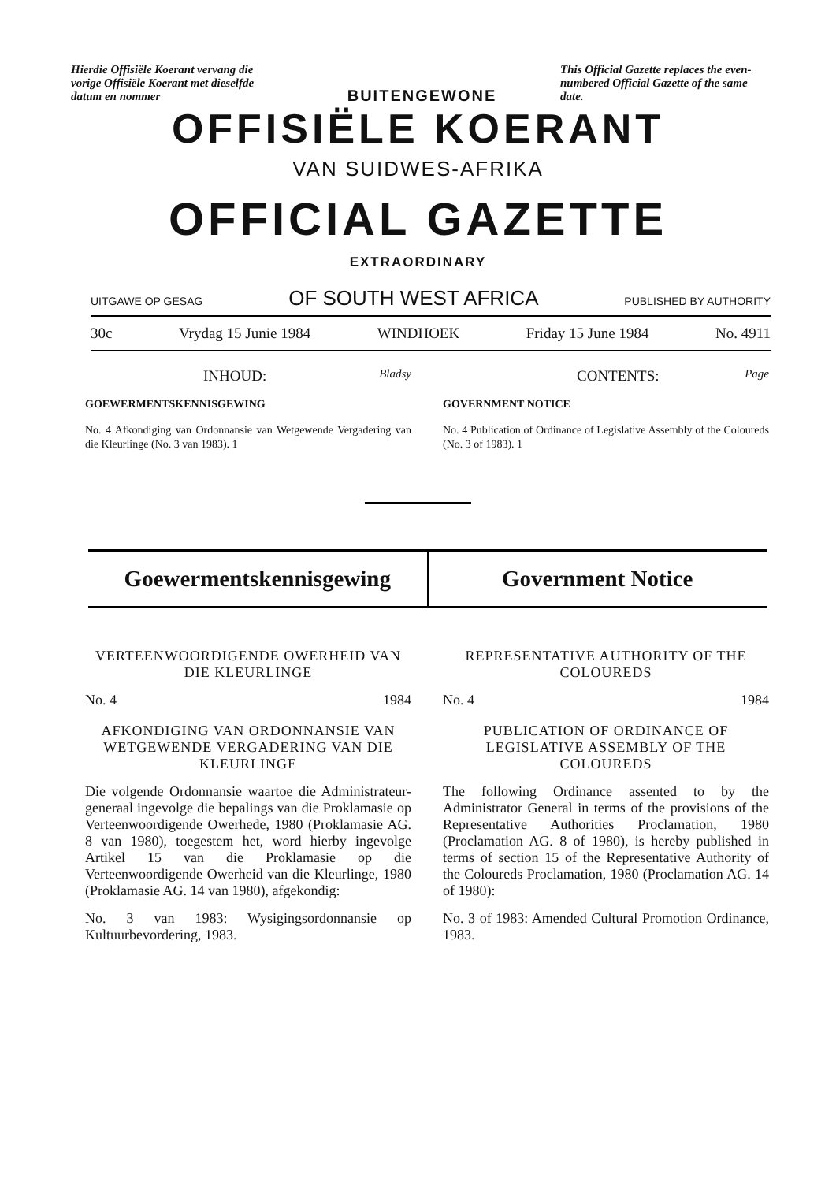Hierdie Offisiële Koerant vervang die vorige Offisiële Koerant met dieselfde datum en nommer
BUITENGEWONE
This Official Gazette replaces the even-numbered Official Gazette of the same date.
OFFISIËLE KOERANT
VAN SUIDWES-AFRIKA
OFFICIAL GAZETTE
EXTRAORDINARY
UITGAWE OP GESAG OF SOUTH WEST AFRICA PUBLISHED BY AUTHORITY
30c Vrydag 15 Junie 1984 WINDHOEK Friday 15 June 1984 No. 4911
INHOUD: Bladsy
GOEWERMENTSKENNISGEWING
No. 4 Afkondiging van Ordonnansie van Wetgewende Vergadering van die Kleurlinge (No. 3 van 1983). 1
CONTENTS: Page
GOVERNMENT NOTICE
No. 4 Publication of Ordinance of Legislative Assembly of the Coloureds (No. 3 of 1983). 1
Goewermentskennisgewing Government Notice
VERTEENWOORDIGENDE OWERHEID VAN DIE KLEURLINGE
No. 4 1984
AFKONDIGING VAN ORDONNANSIE VAN WETGEWENDE VERGADERING VAN DIE KLEURLINGE
Die volgende Ordonnansie waartoe die Administrateur-generaal ingevolge die bepalings van die Proklamasie op Verteenwoordigende Owerhede, 1980 (Proklamasie AG. 8 van 1980), toegestem het, word hierby ingevolge Artikel 15 van die Proklamasie op die Verteenwoordigende Owerheid van die Kleurlinge, 1980 (Proklamasie AG. 14 van 1980), afgekondig:
No. 3 van 1983: Wysigingsordonnansie op Kultuurbevordering, 1983.
REPRESENTATIVE AUTHORITY OF THE COLOUREDS
No. 4 1984
PUBLICATION OF ORDINANCE OF LEGISLATIVE ASSEMBLY OF THE COLOUREDS
The following Ordinance assented to by the Administrator General in terms of the provisions of the Representative Authorities Proclamation, 1980 (Proclamation AG. 8 of 1980), is hereby published in terms of section 15 of the Representative Authority of the Coloureds Proclamation, 1980 (Proclamation AG. 14 of 1980):
No. 3 of 1983: Amended Cultural Promotion Ordinance, 1983.